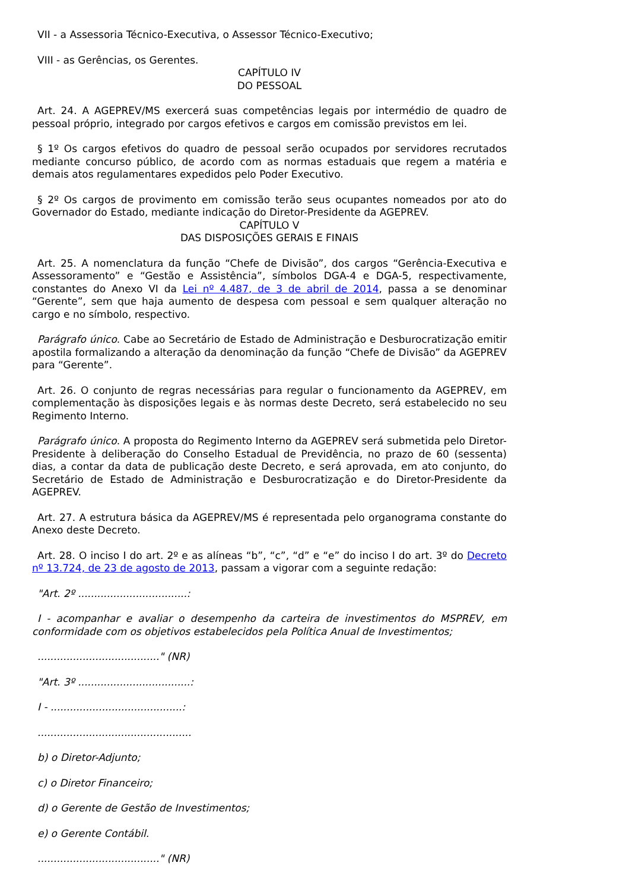VII - a Assessoria Técnico-Executiva, o Assessor Técnico-Executivo;
VIII - as Gerências, os Gerentes.
CAPÍTULO IV
DO PESSOAL
Art. 24. A AGEPREV/MS exercerá suas competências legais por intermédio de quadro de pessoal próprio, integrado por cargos efetivos e cargos em comissão previstos em lei.
§ 1º Os cargos efetivos do quadro de pessoal serão ocupados por servidores recrutados mediante concurso público, de acordo com as normas estaduais que regem a matéria e demais atos regulamentares expedidos pelo Poder Executivo.
§ 2º Os cargos de provimento em comissão terão seus ocupantes nomeados por ato do Governador do Estado, mediante indicação do Diretor-Presidente da AGEPREV.
CAPÍTULO V
DAS DISPOSIÇÕES GERAIS E FINAIS
Art. 25. A nomenclatura da função “Chefe de Divisão”, dos cargos “Gerência-Executiva e Assessoramento” e “Gestão e Assistência”, símbolos DGA-4 e DGA-5, respectivamente, constantes do Anexo VI da Lei nº 4.487, de 3 de abril de 2014, passa a se denominar “Gerente”, sem que haja aumento de despesa com pessoal e sem qualquer alteração no cargo e no símbolo, respectivo.
Parágrafo único. Cabe ao Secretário de Estado de Administração e Desburocratização emitir apostila formalizando a alteração da denominação da função “Chefe de Divisão” da AGEPREV para “Gerente”.
Art. 26. O conjunto de regras necessárias para regular o funcionamento da AGEPREV, em complementação às disposições legais e às normas deste Decreto, será estabelecido no seu Regimento Interno.
Parágrafo único. A proposta do Regimento Interno da AGEPREV será submetida pelo Diretor-Presidente à deliberação do Conselho Estadual de Previdência, no prazo de 60 (sessenta) dias, a contar da data de publicação deste Decreto, e será aprovada, em ato conjunto, do Secretário de Estado de Administração e Desburocratização e do Diretor-Presidente da AGEPREV.
Art. 27. A estrutura básica da AGEPREV/MS é representada pelo organograma constante do Anexo deste Decreto.
Art. 28. O inciso I do art. 2º e as alíneas “b”, “c”, “d” e “e” do inciso I do art. 3º do Decreto nº 13.724, de 23 de agosto de 2013, passam a vigorar com a seguinte redação:
"Art. 2º ..................................:
I - acompanhar e avaliar o desempenho da carteira de investimentos do MSPREV, em conformidade com os objetivos estabelecidos pela Política Anual de Investimentos;
......................................" (NR)
"Art. 3º ...................................:
I - .........................................:
................................................
b) o Diretor-Adjunto;
c) o Diretor Financeiro;
d) o Gerente de Gestão de Investimentos;
e) o Gerente Contábil.
......................................" (NR)